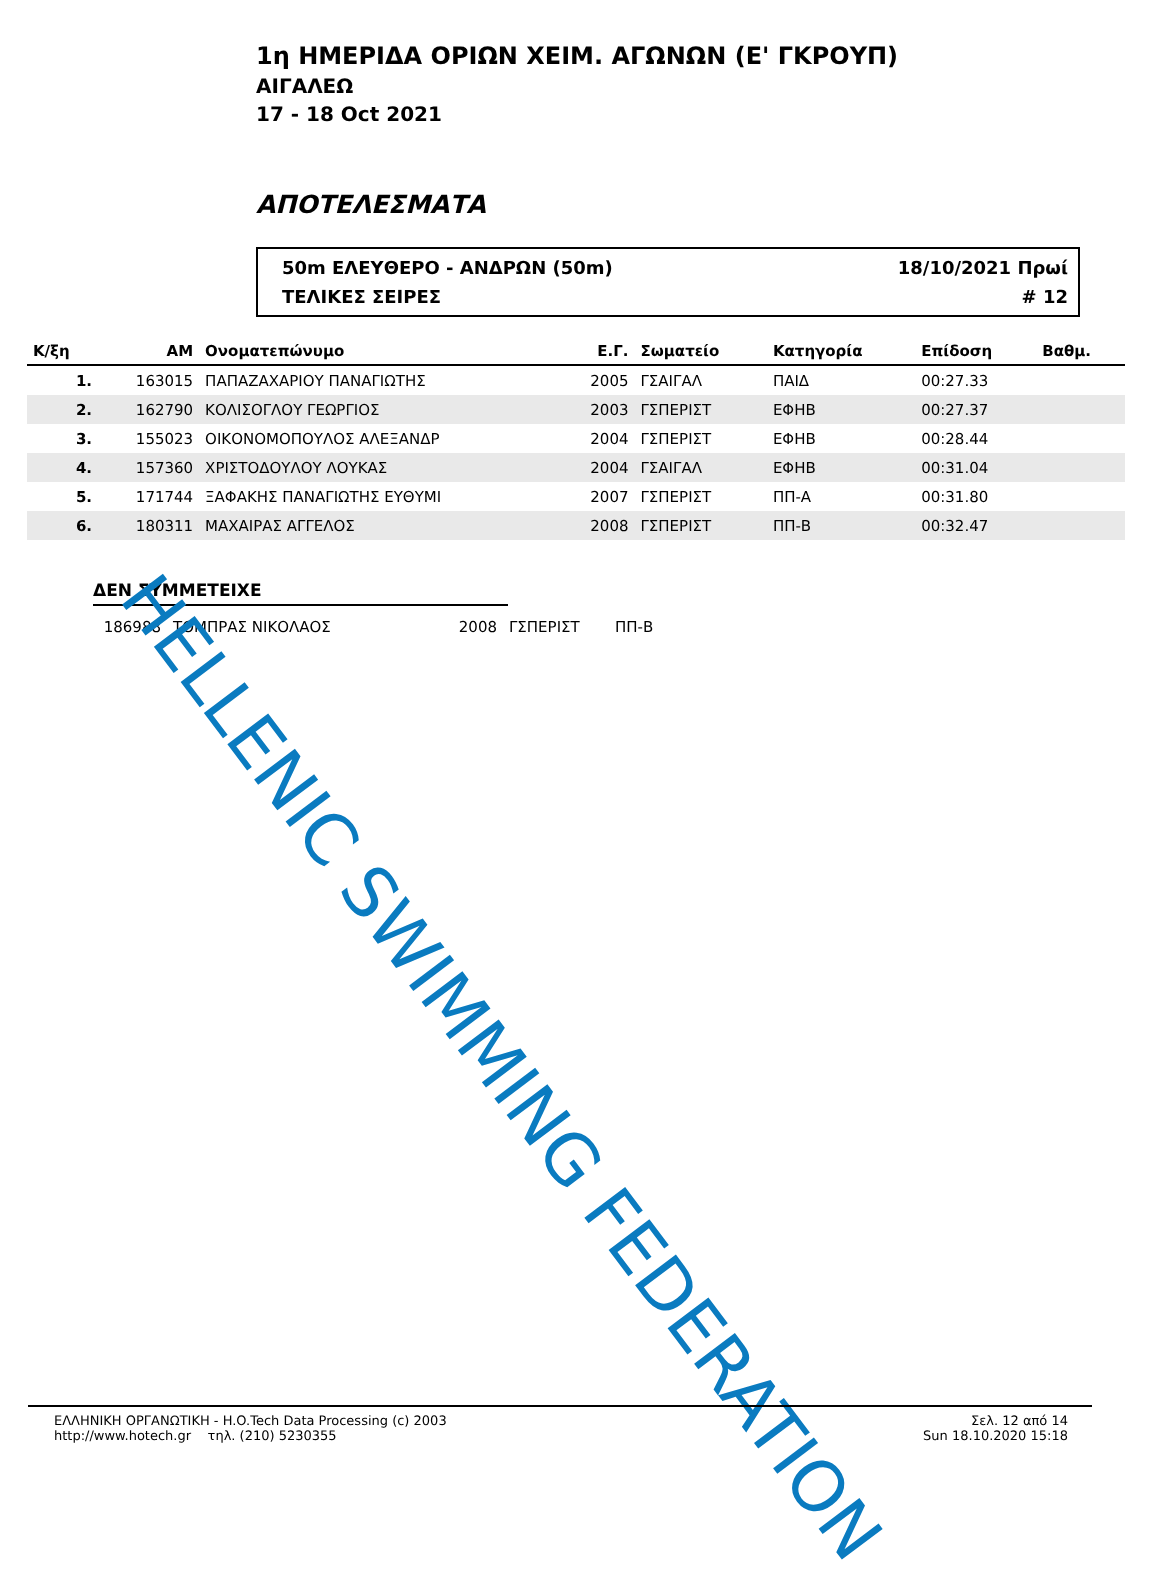1η ΗΜΕΡΙΔΑ ΟΡΙΩΝ ΧΕΙΜ. ΑΓΩΝΩΝ (Ε' ΓΚΡΟΥΠ)
ΑΙΓΑΛΕΩ
17 - 18 Oct 2021
ΑΠΟΤΕΛΕΣΜΑΤΑ
50m ΕΛΕΥΘΕΡΟ - ΑΝΔΡΩΝ (50m) 18/10/2021 Πρωί
ΤΕΛΙΚΕΣ ΣΕΙΡΕΣ # 12
| Κ/ξη | ΑΜ | Ονοματεπώνυμο | Ε.Γ. | Σωματείο | Κατηγορία | Επίδοση | Βαθμ. |
| --- | --- | --- | --- | --- | --- | --- | --- |
| 1. | 163015 | ΠΑΠΑΖΑΧΑΡΙΟΥ ΠΑΝΑΓΙΩΤΗΣ | 2005 | ΓΣΑΙΓΑΛ | ΠΑΙΔ | 00:27.33 | |
| 2. | 162790 | ΚΟΛΙΣΟΓΛΟΥ ΓΕΩΡΓΙΟΣ | 2003 | ΓΣΠΕΡΙΣΤ | ΕΦΗΒ | 00:27.37 | |
| 3. | 155023 | ΟΙΚΟΝΟΜΟΠΟΥΛΟΣ ΑΛΕΞΑΝΔΡ | 2004 | ΓΣΠΕΡΙΣΤ | ΕΦΗΒ | 00:28.44 | |
| 4. | 157360 | ΧΡΙΣΤΟΔΟΥΛΟΥ ΛΟΥΚΑΣ | 2004 | ΓΣΑΙΓΑΛ | ΕΦΗΒ | 00:31.04 | |
| 5. | 171744 | ΞΑΦΑΚΗΣ ΠΑΝΑΓΙΩΤΗΣ ΕΥΘΥΜΙ | 2007 | ΓΣΠΕΡΙΣΤ | ΠΠ-Α | 00:31.80 | |
| 6. | 180311 | ΜΑΧΑΙΡΑΣ ΑΓΓΕΛΟΣ | 2008 | ΓΣΠΕΡΙΣΤ | ΠΠ-Β | 00:32.47 | |
ΔΕΝ ΣΥΜΜΕΤΕΙΧΕ
| | 186988 | ΤΟΜΠΡΑΣ ΝΙΚΟΛΑΟΣ | 2008 | ΓΣΠΕΡΙΣΤ | ΠΠ-Β |
HELLENIC SWIMMING FEDERATION
ΕΛΛΗΝΙΚΗ ΟΡΓΑΝΩΤΙΚΗ - H.O.Tech Data Processing (c) 2003
http://www.hotech.gr τηλ. (210) 5230355
Σελ. 12 από 14
Sun 18.10.2020 15:18